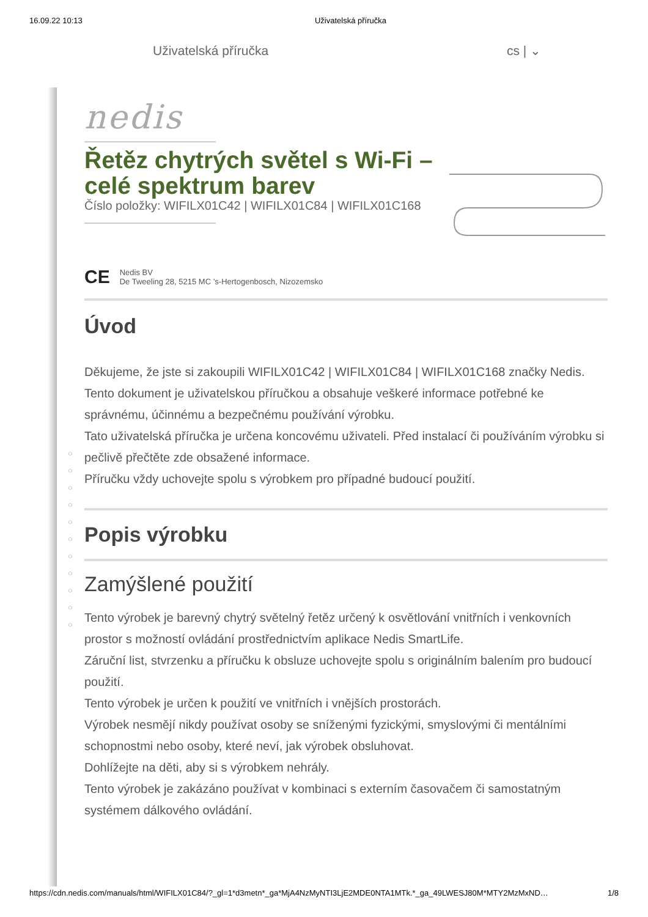16.09.22 10:13 Uživatelská příručka
Uživatelská příručka cs | ⌄
○
○
○
○
○
○
○
○
○
○
○
nedis
Řetěz chytrých světel s Wi-Fi – celé spektrum barev
Číslo položky: WIFILX01C42 | WIFILX01C84 | WIFILX01C168
CE
Nedis BV
De Tweeling 28, 5215 MC ’s-Hertogenbosch, Nizozemsko
Úvod
Děkujeme, že jste si zakoupili WIFILX01C42 | WIFILX01C84 | WIFILX01C168 značky Nedis.
Tento dokument je uživatelskou příručkou a obsahuje veškeré informace potřebné ke správnému, účinnému a bezpečnému používání výrobku.
Tato uživatelská příručka je určena koncovému uživateli. Před instalací či používáním výrobku si pečlivě přečtěte zde obsažené informace.
Příručku vždy uchovejte spolu s výrobkem pro případné budoucí použití.
Popis výrobku
Zamýšlené použití
Tento výrobek je barevný chytrý světelný řetěz určený k osvětlování vnitřních i venkovních prostor s možností ovládání prostřednictvím aplikace Nedis SmartLife.
Záruční list, stvrzenku a příručku k obsluze uchovejte spolu s originálním balením pro budoucí použití.
Tento výrobek je určen k použití ve vnitřních i vnějších prostorách.
Výrobek nesmějí nikdy používat osoby se sníženými fyzickými, smyslovými či mentálními schopnostmi nebo osoby, které neví, jak výrobek obsluhovat.
Dohlížejte na děti, aby si s výrobkem nehrály.
Tento výrobek je zakázáno používat v kombinaci s externím časovačem či samostatným systémem dálkového ovládání.
https://cdn.nedis.com/manuals/html/WIFILX01C84/?_gl=1*d3metn*_ga*MjA4NzMyNTI3LjE2MDE0NTA1MTk.*_ga_49LWESJ80M*MTY2MzMxND… 1/8